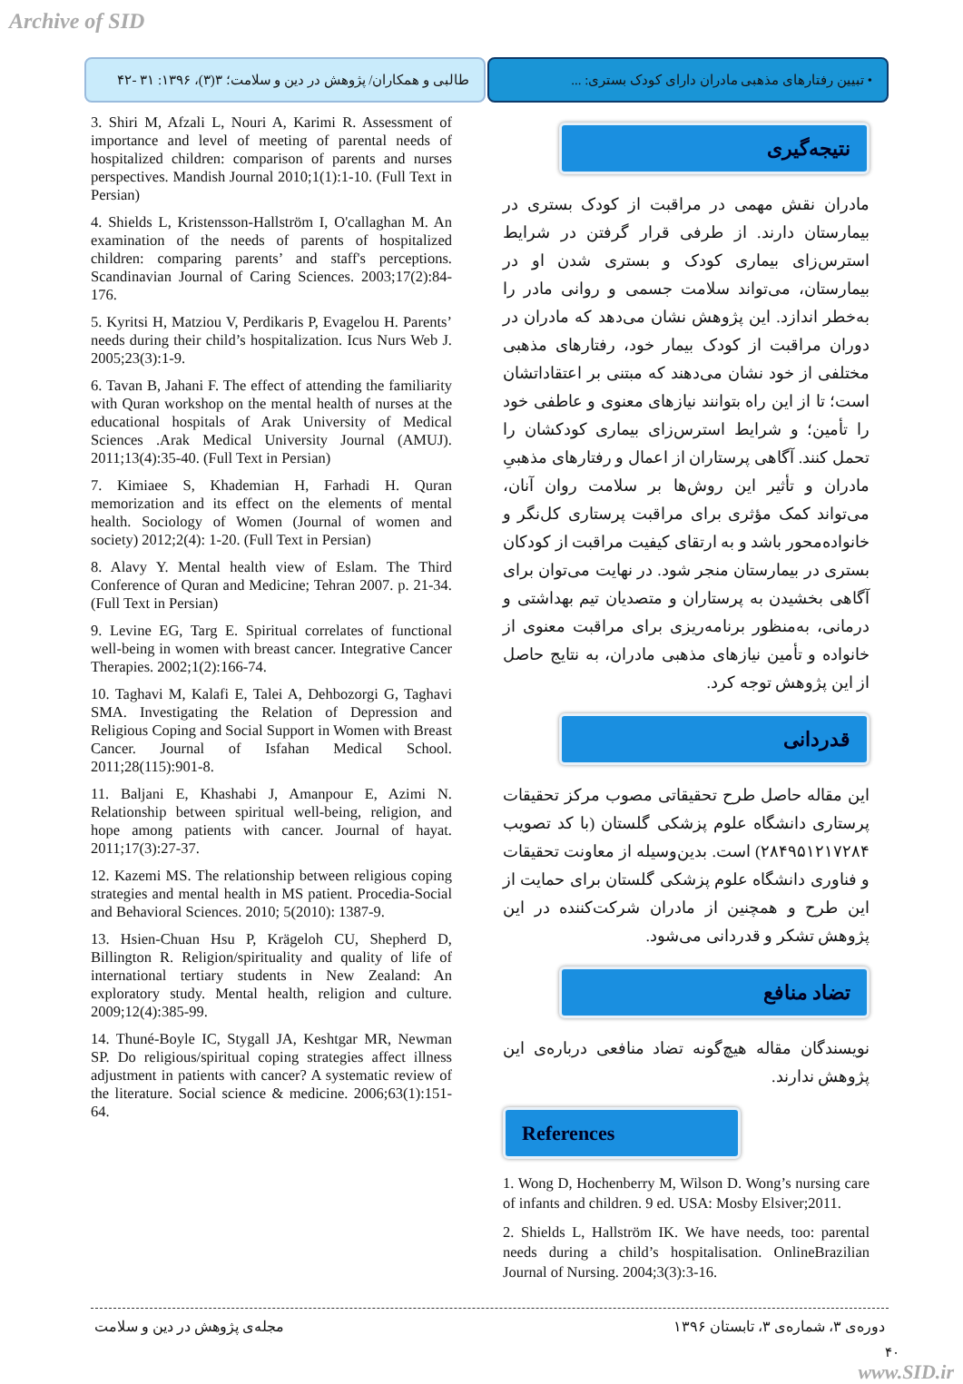Archive of SID
طالبی و همکاران/ پژوهش در دین و سلامت؛ ۳(۳)، ۱۳۹۶: ۳۱ -۴۲
• تبیین رفتارهای مذهبی مادران دارای کودک بستری: ...
3. Shiri M, Afzali L, Nouri A, Karimi R. Assessment of importance and level of meeting of parental needs of hospitalized children: comparison of parents and nurses perspectives. Mandish Journal 2010;1(1):1-10. (Full Text in Persian)
4. Shields L, Kristensson-Hallström I, O'callaghan M. An examination of the needs of parents of hospitalized children: comparing parents’ and staff's perceptions. Scandinavian Journal of Caring Sciences. 2003;17(2):84-176.
5. Kyritsi H, Matziou V, Perdikaris P, Evagelou H. Parents’ needs during their child’s hospitalization. Icus Nurs Web J. 2005;23(3):1-9.
6. Tavan B, Jahani F. The effect of attending the familiarity with Quran workshop on the mental health of nurses at the educational hospitals of Arak University of Medical Sciences .Arak Medical University Journal (AMUJ). 2011;13(4):35-40. (Full Text in Persian)
7. Kimiaee S, Khademian H, Farhadi H. Quran memorization and its effect on the elements of mental health. Sociology of Women (Journal of women and society) 2012;2(4): 1-20. (Full Text in Persian)
8. Alavy Y. Mental health view of Eslam. The Third Conference of Quran and Medicine; Tehran 2007. p. 21-34. (Full Text in Persian)
9. Levine EG, Targ E. Spiritual correlates of functional well-being in women with breast cancer. Integrative Cancer Therapies. 2002;1(2):166-74.
10. Taghavi M, Kalafi E, Talei A, Dehbozorgi G, Taghavi SMA. Investigating the Relation of Depression and Religious Coping and Social Support in Women with Breast Cancer. Journal of Isfahan Medical School. 2011;28(115):901-8.
11. Baljani E, Khashabi J, Amanpour E, Azimi N. Relationship between spiritual well-being, religion, and hope among patients with cancer. Journal of hayat. 2011;17(3):27-37.
12. Kazemi MS. The relationship between religious coping strategies and mental health in MS patient. Procedia-Social and Behavioral Sciences. 2010; 5(2010): 1387-9.
13. Hsien-Chuan Hsu P, Krägeloh CU, Shepherd D, Billington R. Religion/spirituality and quality of life of international tertiary students in New Zealand: An exploratory study. Mental health, religion and culture. 2009;12(4):385-99.
14. Thuné-Boyle IC, Stygall JA, Keshtgar MR, Newman SP. Do religious/spiritual coping strategies affect illness adjustment in patients with cancer? A systematic review of the literature. Social science & medicine. 2006;63(1):151-64.
نتیجه‌گیری
مادران نقش مهمی در مراقبت از کودک بستری در بیمارستان دارند. از طرفی قرار گرفتن در شرایط استرس‌زای بیماری کودک و بستری شدن او در بیمارستان، می‌تواند سلامت جسمی و روانی مادر را به‌خطر اندازد. این پژوهش نشان می‌دهد که مادران در دوران مراقبت از کودک بیمار خود، رفتارهای مذهبی مختلفی از خود نشان می‌دهند که مبتنی بر اعتقاداتشان است؛ تا از این راه بتوانند نیازهای معنوی و عاطفی خود را تأمین؛ و شرایط استرس‌زای بیماری کودکشان را تحمل کنند. آگاهی پرستاران از اعمال و رفتارهای مذهبیِ مادران و تأثیر این روش‌ها بر سلامت روان آنان، می‌تواند کمک مؤثری برای مراقبت پرستاری کل‌نگر و خانواده‌محور باشد و به ارتقای کیفیت مراقبت از کودکان بستری در بیمارستان منجر شود. در نهایت می‌توان برای آگاهی بخشیدن به پرستاران و متصدیان تیم بهداشتی و درمانی، به‌منظور برنامه‌ریزی برای مراقبت معنوی از خانواده و تأمین نیازهای مذهبی مادران، به نتایج حاصل از این پژوهش توجه کرد.
قدردانی
این مقاله حاصل طرح تحقیقاتی مصوب مرکز تحقیقات پرستاری دانشگاه علوم پزشکی گلستان (با کد تصویب ۲۸۴۹۵۱۲۱۷۲۸۴) است. بدین‌وسیله از معاونت تحقیقات و فناوری دانشگاه علوم پزشکی گلستان برای حمایت از این طرح و همچنین از مادران شرکت‌کننده در این پژوهش تشکر و قدردانی می‌شود.
تضاد منافع
نویسندگان مقاله هیچ‌گونه تضاد منافعی درباره‌ی این پژوهش ندارند.
References
1. Wong D, Hochenberry M, Wilson D. Wong’s nursing care of infants and children. 9 ed. USA: Mosby Elsiver;2011.
2. Shields L, Hallström IK. We have needs, too: parental needs during a child’s hospitalisation. OnlineBrazilian Journal of Nursing. 2004;3(3):3-16.
دوره‌ی ۳، شماره‌ی ۳، تابستان ۱۳۹۶ مجله‌ی پژوهش در دین و سلامت
۴۰
www.SID.ir